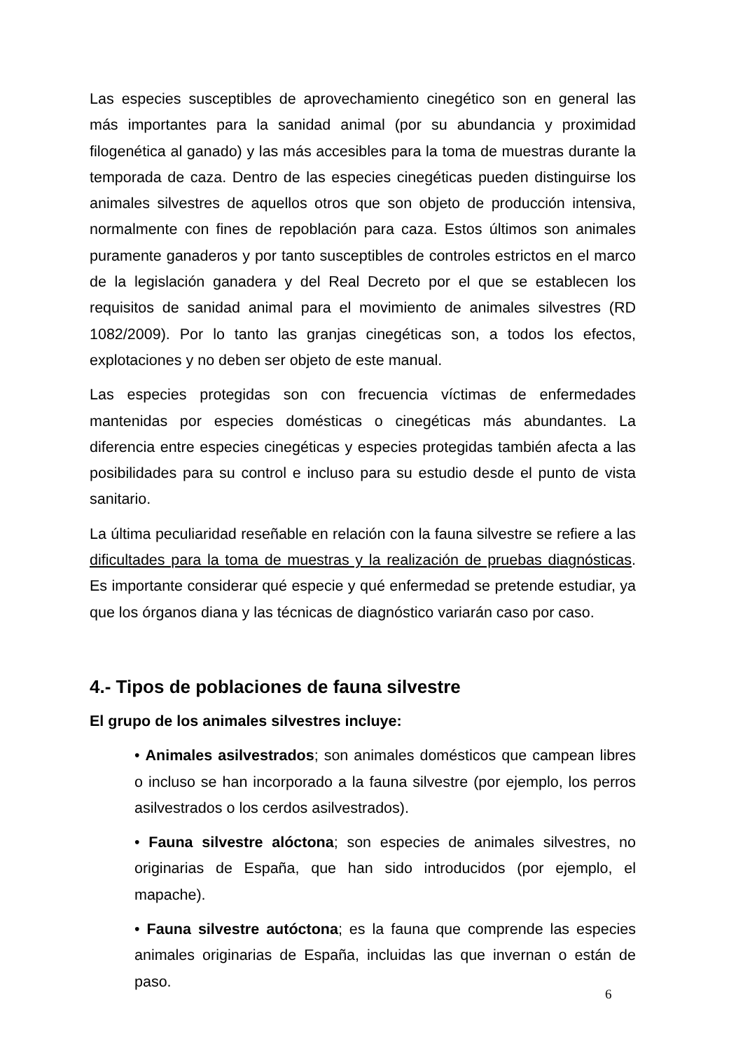Las especies susceptibles de aprovechamiento cinegético son en general las más importantes para la sanidad animal (por su abundancia y proximidad filogenética al ganado) y las más accesibles para la toma de muestras durante la temporada de caza. Dentro de las especies cinegéticas pueden distinguirse los animales silvestres de aquellos otros que son objeto de producción intensiva, normalmente con fines de repoblación para caza. Estos últimos son animales puramente ganaderos y por tanto susceptibles de controles estrictos en el marco de la legislación ganadera y del Real Decreto por el que se establecen los requisitos de sanidad animal para el movimiento de animales silvestres (RD 1082/2009). Por lo tanto las granjas cinegéticas son, a todos los efectos, explotaciones y no deben ser objeto de este manual.
Las especies protegidas son con frecuencia víctimas de enfermedades mantenidas por especies domésticas o cinegéticas más abundantes. La diferencia entre especies cinegéticas y especies protegidas también afecta a las posibilidades para su control e incluso para su estudio desde el punto de vista sanitario.
La última peculiaridad reseñable en relación con la fauna silvestre se refiere a las dificultades para la toma de muestras y la realización de pruebas diagnósticas. Es importante considerar qué especie y qué enfermedad se pretende estudiar, ya que los órganos diana y las técnicas de diagnóstico variarán caso por caso.
4.- Tipos de poblaciones de fauna silvestre
El grupo de los animales silvestres incluye:
• Animales asilvestrados; son animales domésticos que campean libres o incluso se han incorporado a la fauna silvestre (por ejemplo, los perros asilvestrados o los cerdos asilvestrados).
• Fauna silvestre alóctona; son especies de animales silvestres, no originarias de España, que han sido introducidos (por ejemplo, el mapache).
• Fauna silvestre autóctona; es la fauna que comprende las especies animales originarias de España, incluidas las que invernan o están de paso.
6